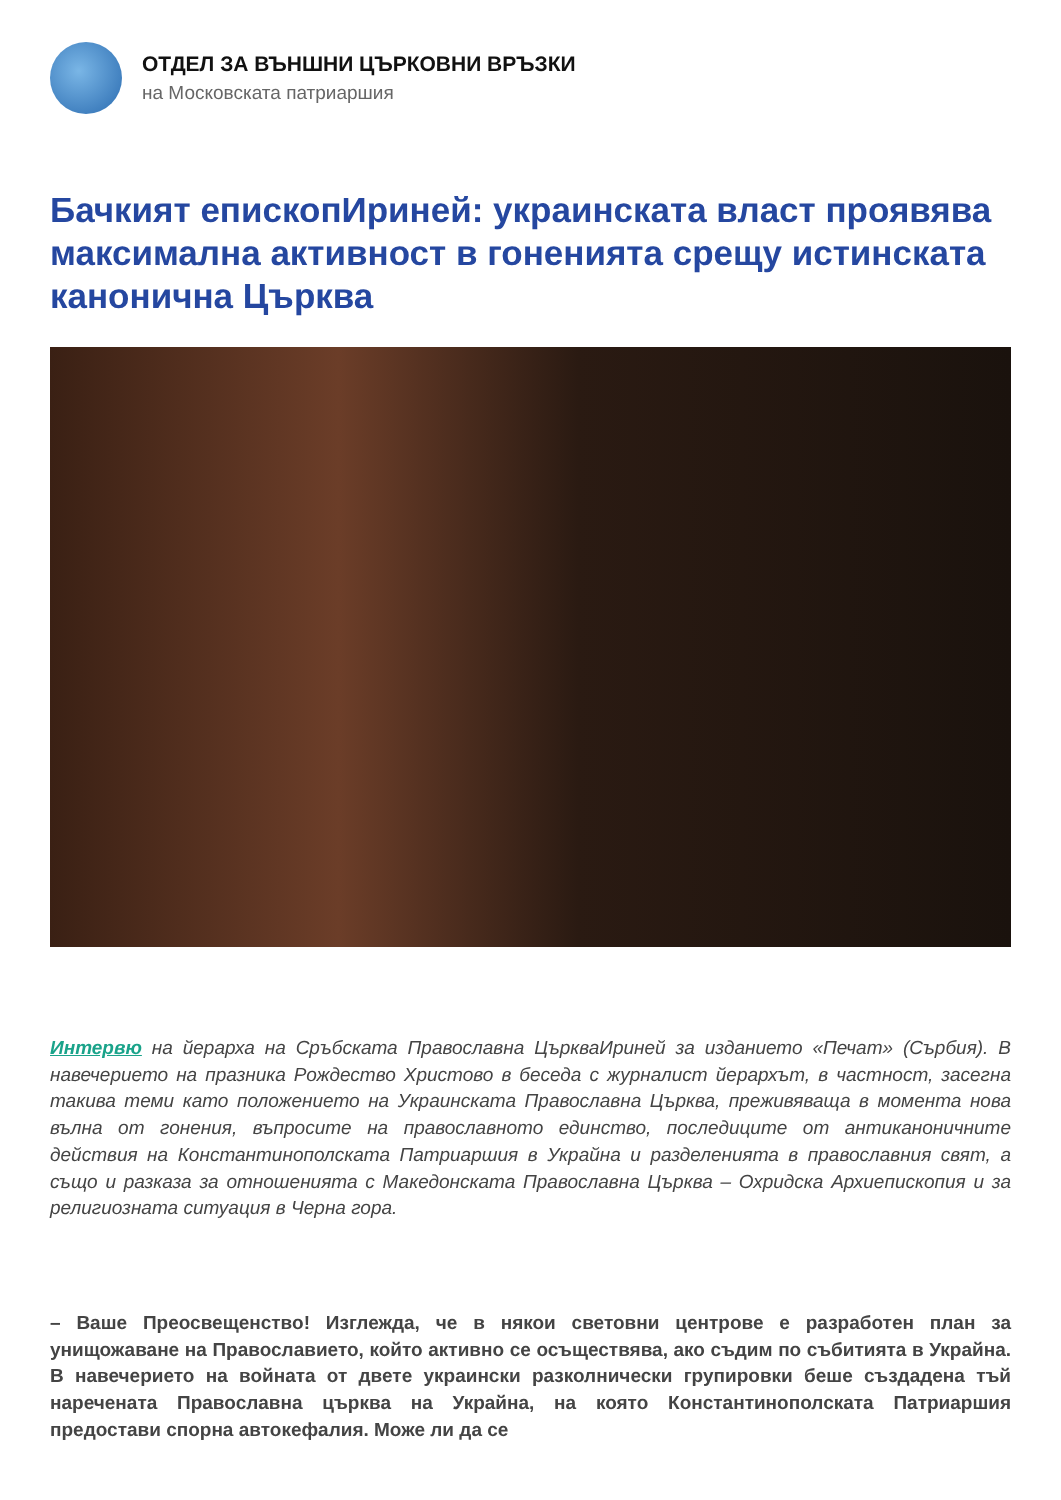ОТДЕЛ ЗА ВЪНШНИ ЦЪРКОВНИ ВРЪЗКИ
на Московската патриаршия
Бачкият епископИриней: украинската власт проявява максимална активност в гоненията срещу истинската канонична Църква
Интервю на йерарха на Сръбската Православна ЦъркваИриней за изданието «Печат» (Сърбия). В навечерието на празника Рождество Христово в беседа с журналист йерархът, в частност, засегна такива теми като положението на Украинската Православна Църква, преживяваща в момента нова вълна от гонения, въпросите на православното единство, последиците от антиканоничните действия на Константинополската Патриаршия в Украйна и разделенията в православния свят, а също и разказа за отношенията с Македонската Православна Църква – Охридска Архиепископия и за религиозната ситуация в Черна гора.
– Ваше Преосвещенство! Изглежда, че в някои световни центрове е разработен план за унищожаване на Православието, който активно се осъществява, ако съдим по събитията в Украйна. В навечерието на войната от двете украински разколнически групировки беше създадена тъй наречената Православна църква на Украйна, на която Константинополската Патриаршия предостави спорна автокефалия. Може ли да се